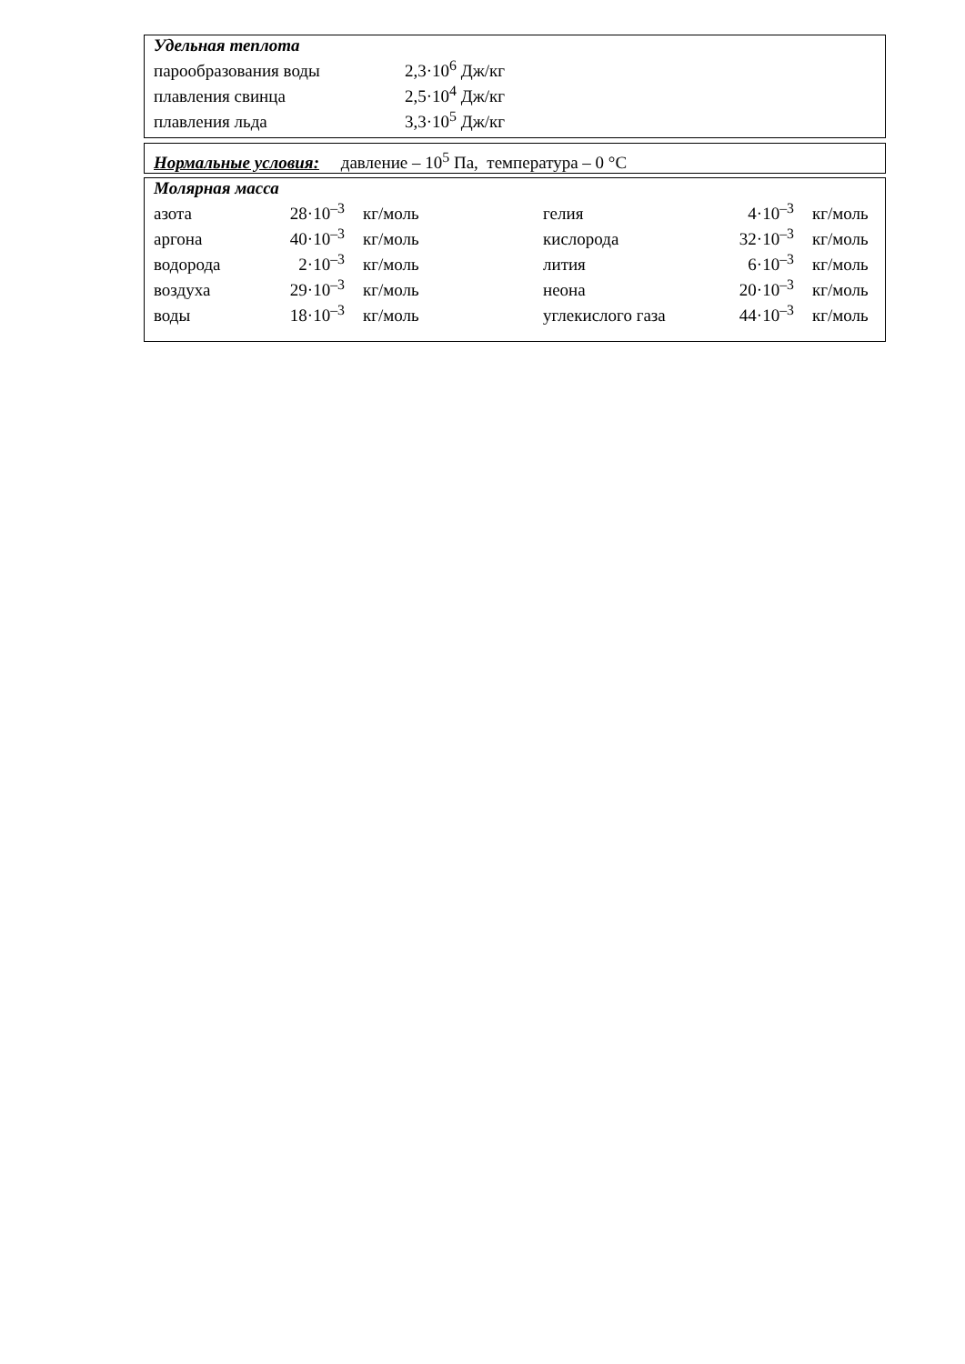Удельная теплота
| парообразования воды | 2,3·10<sup>6</sup> Дж/кг |
| плавления свинца | 2,5·10<sup>4</sup> Дж/кг |
| плавления льда | 3,3·10<sup>5</sup> Дж/кг |
Нормальные условия: давление – 10<sup>5</sup> Па, температура – 0 °С
Молярная масса
| азота | 28·10<sup>–3</sup> | кг/моль | гелия | 4·10<sup>–3</sup> | кг/моль |
| аргона | 40·10<sup>–3</sup> | кг/моль | кислорода | 32·10<sup>–3</sup> | кг/моль |
| водорода | 2·10<sup>–3</sup> | кг/моль | лития | 6·10<sup>–3</sup> | кг/моль |
| воздуха | 29·10<sup>–3</sup> | кг/моль | неона | 20·10<sup>–3</sup> | кг/моль |
| воды | 18·10<sup>–3</sup> | кг/моль | углекислого газа | 44·10<sup>–3</sup> | кг/моль |